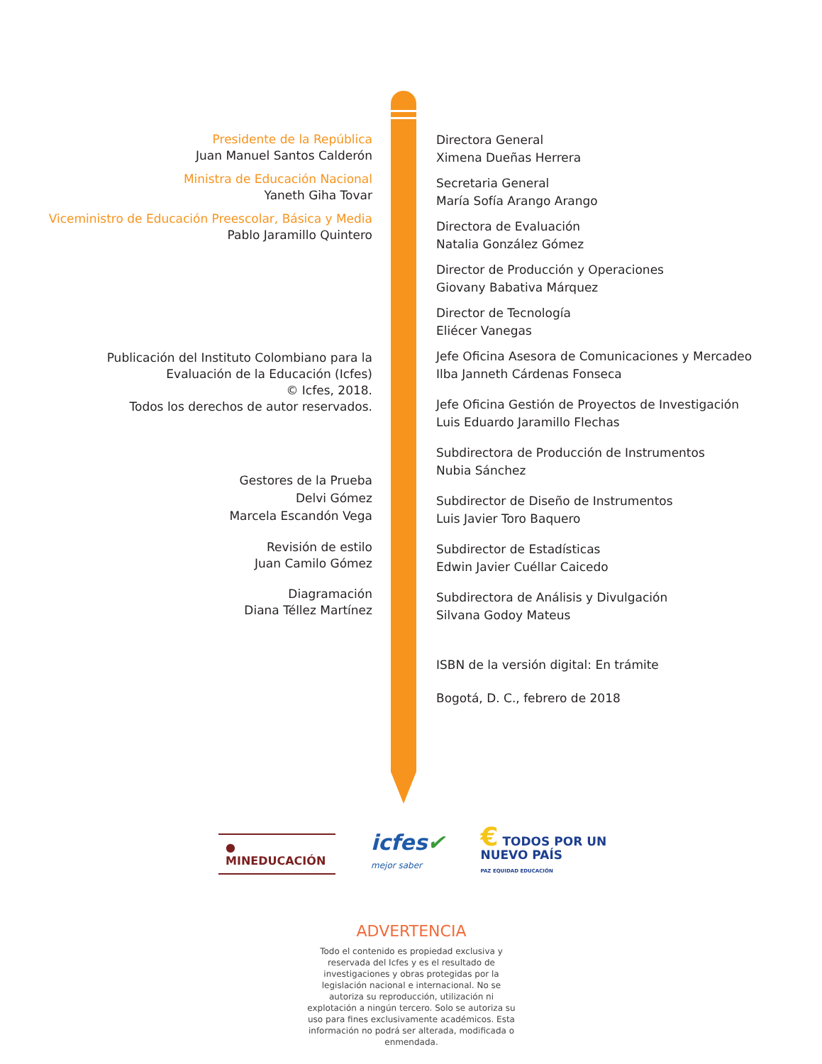Presidente de la República
Juan Manuel Santos Calderón
Ministra de Educación Nacional
Yaneth Giha Tovar
Viceministro de Educación Preescolar, Básica y Media
Pablo Jaramillo Quintero
Publicación del Instituto Colombiano para la
Evaluación de la Educación (Icfes)
© Icfes, 2018.
Todos los derechos de autor reservados.
Gestores de la Prueba
Delvi Gómez
Marcela Escandón Vega
Revisión de estilo
Juan Camilo Gómez
Diagramación
Diana Téllez Martínez
Directora General
Ximena Dueñas Herrera
Secretaria General
María Sofía Arango Arango
Directora de Evaluación
Natalia González Gómez
Director de Producción y Operaciones
Giovany Babativa Márquez
Director de Tecnología
Eliécer Vanegas
Jefe Oficina Asesora de Comunicaciones y Mercadeo
Ilba Janneth Cárdenas Fonseca
Jefe Oficina Gestión de Proyectos de Investigación
Luis Eduardo Jaramillo Flechas
Subdirectora de Producción de Instrumentos
Nubia Sánchez
Subdirector de Diseño de Instrumentos
Luis Javier Toro Baquero
Subdirector de Estadísticas
Edwin Javier Cuéllar Caicedo
Subdirectora de Análisis y Divulgación
Silvana Godoy Mateus
ISBN de la versión digital: En trámite
Bogotá, D. C., febrero de 2018
● MINEDUCACIÓN
icfes✔
mejor saber
€ TODOS POR UN
NUEVO PAÍS
PAZ EQUIDAD EDUCACIÓN
ADVERTENCIA
Todo el contenido es propiedad exclusiva y reservada del Icfes y es el resultado de investigaciones y obras protegidas por la legislación nacional e internacional. No se autoriza su reproducción, utilización ni explotación a ningún tercero. Solo se autoriza su uso para fines exclusivamente académicos. Esta información no podrá ser alterada, modificada o enmendada.